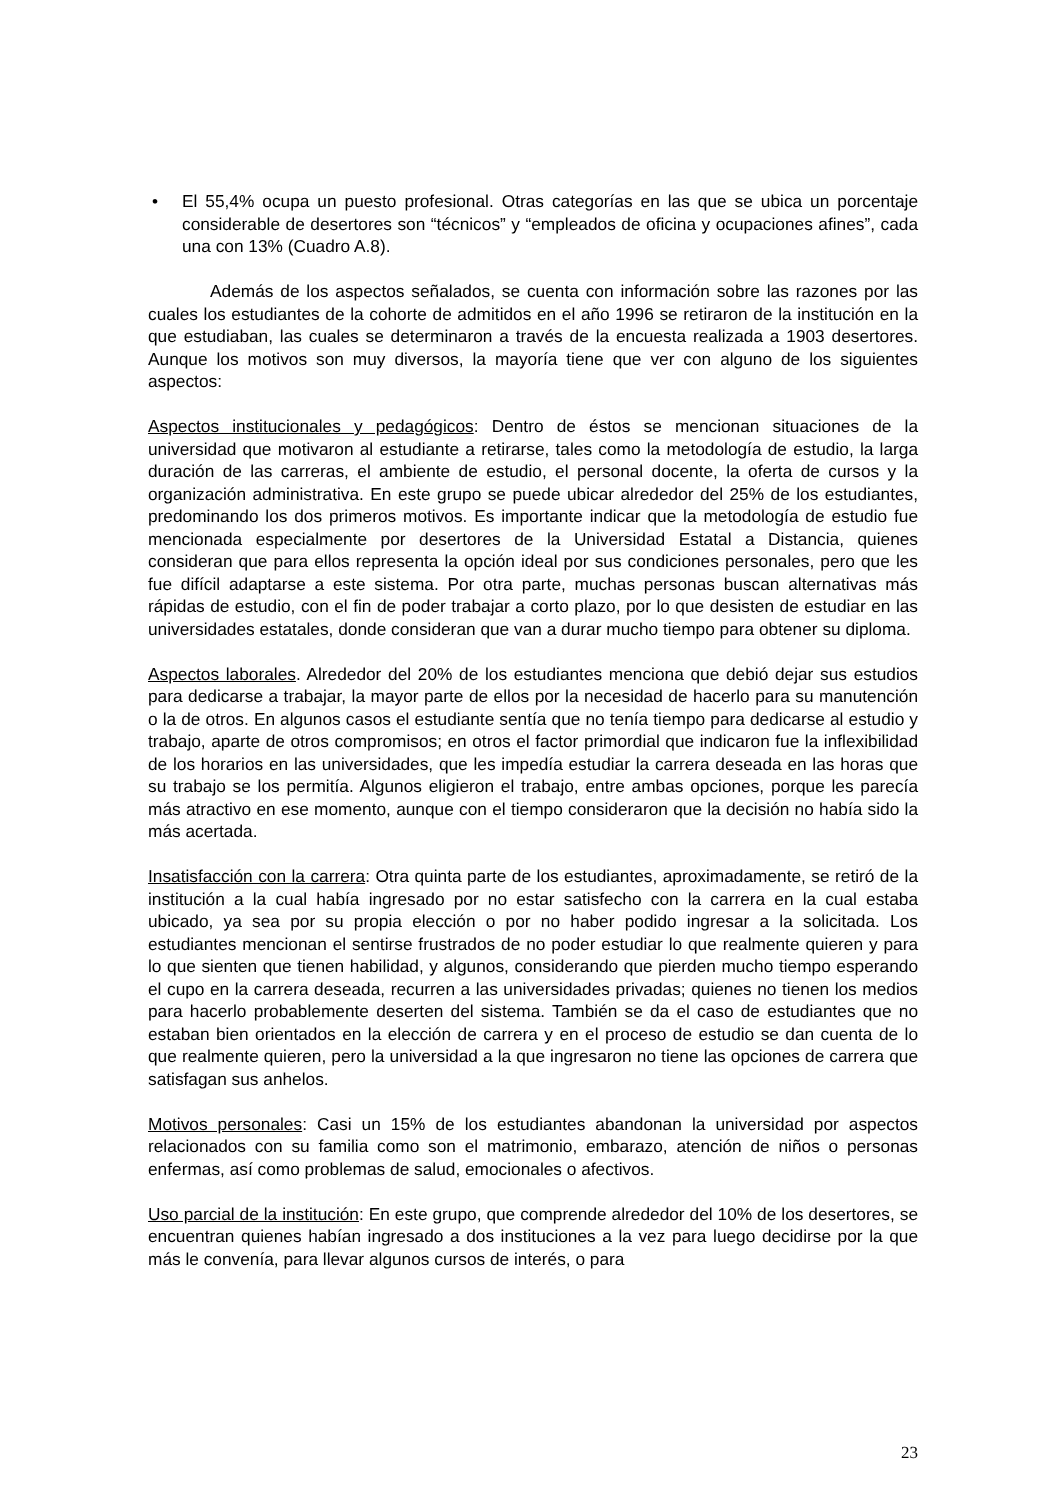• El 55,4% ocupa un puesto profesional. Otras categorías en las que se ubica un porcentaje considerable de desertores son “técnicos” y “empleados de oficina y ocupaciones afines”, cada una con 13% (Cuadro A.8).
Además de los aspectos señalados, se cuenta con información sobre las razones por las cuales los estudiantes de la cohorte de admitidos en el año 1996 se retiraron de la institución en la que estudiaban, las cuales se determinaron a través de la encuesta realizada a 1903 desertores. Aunque los motivos son muy diversos, la mayoría tiene que ver con alguno de los siguientes aspectos:
Aspectos institucionales y pedagógicos: Dentro de éstos se mencionan situaciones de la universidad que motivaron al estudiante a retirarse, tales como la metodología de estudio, la larga duración de las carreras, el ambiente de estudio, el personal docente, la oferta de cursos y la organización administrativa. En este grupo se puede ubicar alrededor del 25% de los estudiantes, predominando los dos primeros motivos. Es importante indicar que la metodología de estudio fue mencionada especialmente por desertores de la Universidad Estatal a Distancia, quienes consideran que para ellos representa la opción ideal por sus condiciones personales, pero que les fue difícil adaptarse a este sistema. Por otra parte, muchas personas buscan alternativas más rápidas de estudio, con el fin de poder trabajar a corto plazo, por lo que desisten de estudiar en las universidades estatales, donde consideran que van a durar mucho tiempo para obtener su diploma.
Aspectos laborales. Alrededor del 20% de los estudiantes menciona que debió dejar sus estudios para dedicarse a trabajar, la mayor parte de ellos por la necesidad de hacerlo para su manutención o la de otros. En algunos casos el estudiante sentía que no tenía tiempo para dedicarse al estudio y trabajo, aparte de otros compromisos; en otros el factor primordial que indicaron fue la inflexibilidad de los horarios en las universidades, que les impedía estudiar la carrera deseada en las horas que su trabajo se los permitía. Algunos eligieron el trabajo, entre ambas opciones, porque les parecía más atractivo en ese momento, aunque con el tiempo consideraron que la decisión no había sido la más acertada.
Insatisfacción con la carrera: Otra quinta parte de los estudiantes, aproximadamente, se retiró de la institución a la cual había ingresado por no estar satisfecho con la carrera en la cual estaba ubicado, ya sea por su propia elección o por no haber podido ingresar a la solicitada. Los estudiantes mencionan el sentirse frustrados de no poder estudiar lo que realmente quieren y para lo que sienten que tienen habilidad, y algunos, considerando que pierden mucho tiempo esperando el cupo en la carrera deseada, recurren a las universidades privadas; quienes no tienen los medios para hacerlo probablemente deserten del sistema. También se da el caso de estudiantes que no estaban bien orientados en la elección de carrera y en el proceso de estudio se dan cuenta de lo que realmente quieren, pero la universidad a la que ingresaron no tiene las opciones de carrera que satisfagan sus anhelos.
Motivos personales: Casi un 15% de los estudiantes abandonan la universidad por aspectos relacionados con su familia como son el matrimonio, embarazo, atención de niños o personas enfermas, así como problemas de salud, emocionales o afectivos.
Uso parcial de la institución: En este grupo, que comprende alrededor del 10% de los desertores, se encuentran quienes habían ingresado a dos instituciones a la vez para luego decidirse por la que más le convenía, para llevar algunos cursos de interés, o para
23